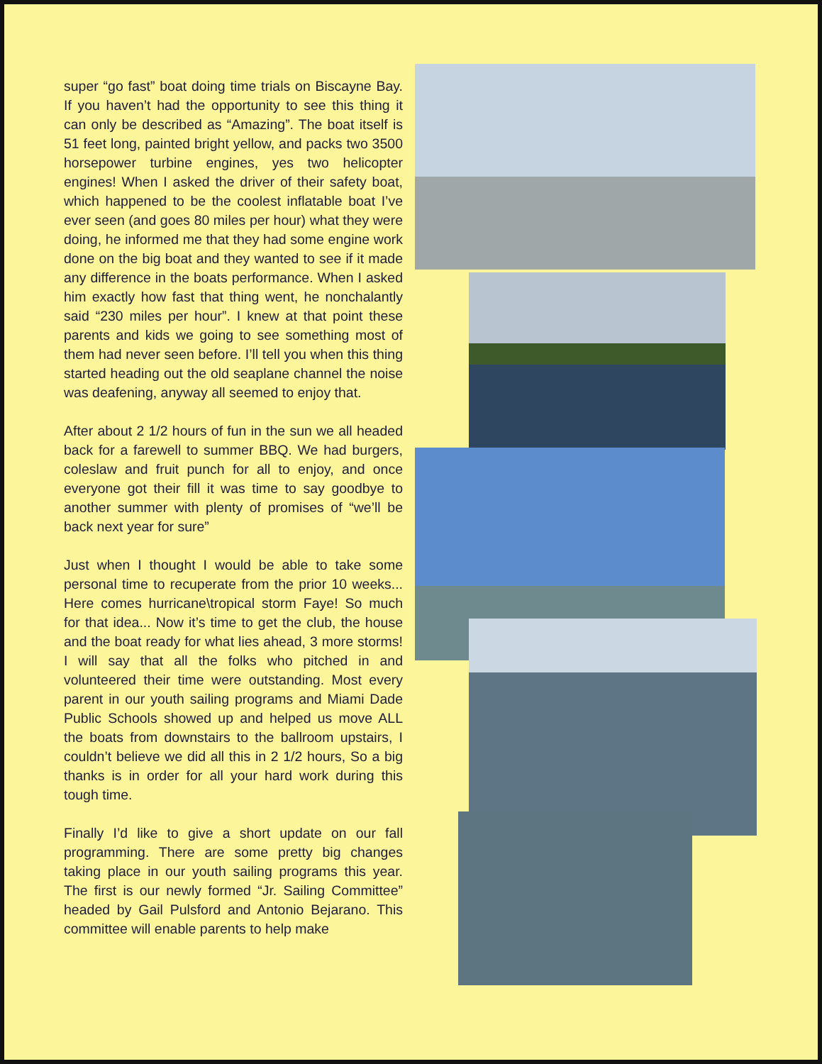super “go fast” boat doing time trials on Biscayne Bay. If you haven’t had the opportunity to see this thing it can only be described as “Amazing”. The boat itself is 51 feet long, painted bright yellow, and packs two 3500 horsepower turbine engines, yes two helicopter engines! When I asked the driver of their safety boat, which happened to be the coolest inflatable boat I’ve ever seen (and goes 80 miles per hour) what they were doing, he informed me that they had some engine work done on the big boat and they wanted to see if it made any difference in the boats performance. When I asked him exactly how fast that thing went, he nonchalantly said “230 miles per hour”. I knew at that point these parents and kids we going to see something most of them had never seen before. I’ll tell you when this thing started heading out the old seaplane channel the noise was deafening, anyway all seemed to enjoy that.
After about 2 1/2 hours of fun in the sun we all headed back for a farewell to summer BBQ. We had burgers, coleslaw and fruit punch for all to enjoy, and once everyone got their fill it was time to say goodbye to another summer with plenty of promises of “we’ll be back next year for sure”
Just when I thought I would be able to take some personal time to recuperate from the prior 10 weeks... Here comes hurricane\tropical storm Faye! So much for that idea... Now it’s time to get the club, the house and the boat ready for what lies ahead, 3 more storms! I will say that all the folks who pitched in and volunteered their time were outstanding. Most every parent in our youth sailing programs and Miami Dade Public Schools showed up and helped us move ALL the boats from downstairs to the ballroom upstairs, I couldn’t believe we did all this in 2 1/2 hours, So a big thanks is in order for all your hard work during this tough time.
Finally I’d like to give a short update on our fall programming. There are some pretty big changes taking place in our youth sailing programs this year. The first is our newly formed “Jr. Sailing Committee” headed by Gail Pulsford and Antonio Bejarano. This committee will enable parents to help make